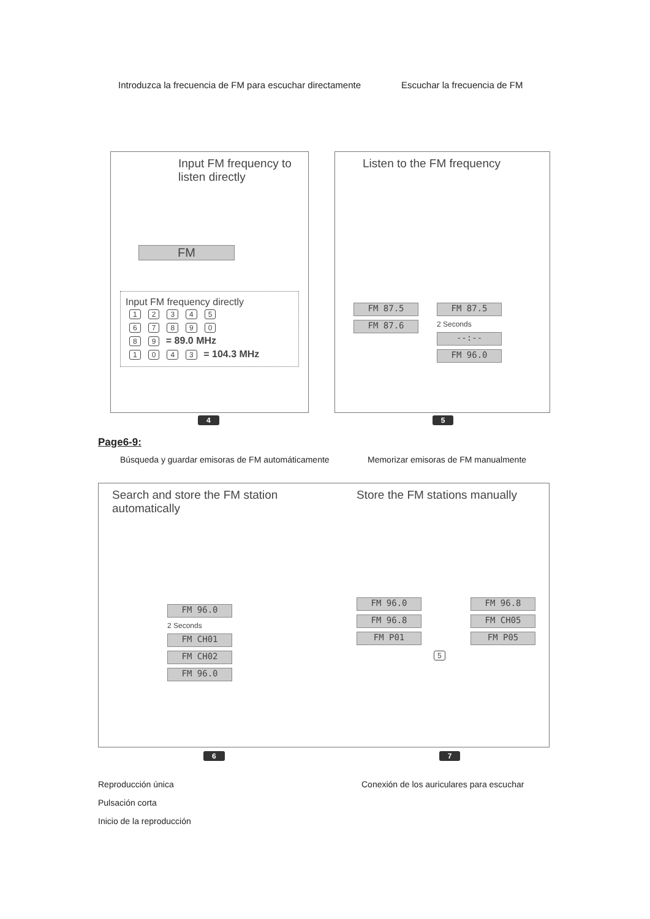Introduzca la frecuencia de FM para escuchar directamente
Escuchar la frecuencia de FM
Input FM frequency to listen directly
FM
Input FM frequency directly
12345
67890
8 9 = 89.0 MHz
1043 = 104.3 MHz
Listen to the FM frequency
FM 87.5
FM 87.6
FM 87.5
2 Seconds
--:--
FM 96.0
4 5
Page6-9:
Búsqueda y guardar emisoras de FM automáticamente
Memorizar emisoras de FM manualmente
Search and store the FM station automatically
FM 96.0
2 Seconds
FM CH01
FM CH02
FM 96.0
Store the FM stations manually
FM 96.0
FM 96.8
FM P01
FM 96.8
FM CH05
FM P05
5
6 7
Reproducción única Conexión de los auriculares para escuchar
Pulsación corta
Inicio de la reproducción